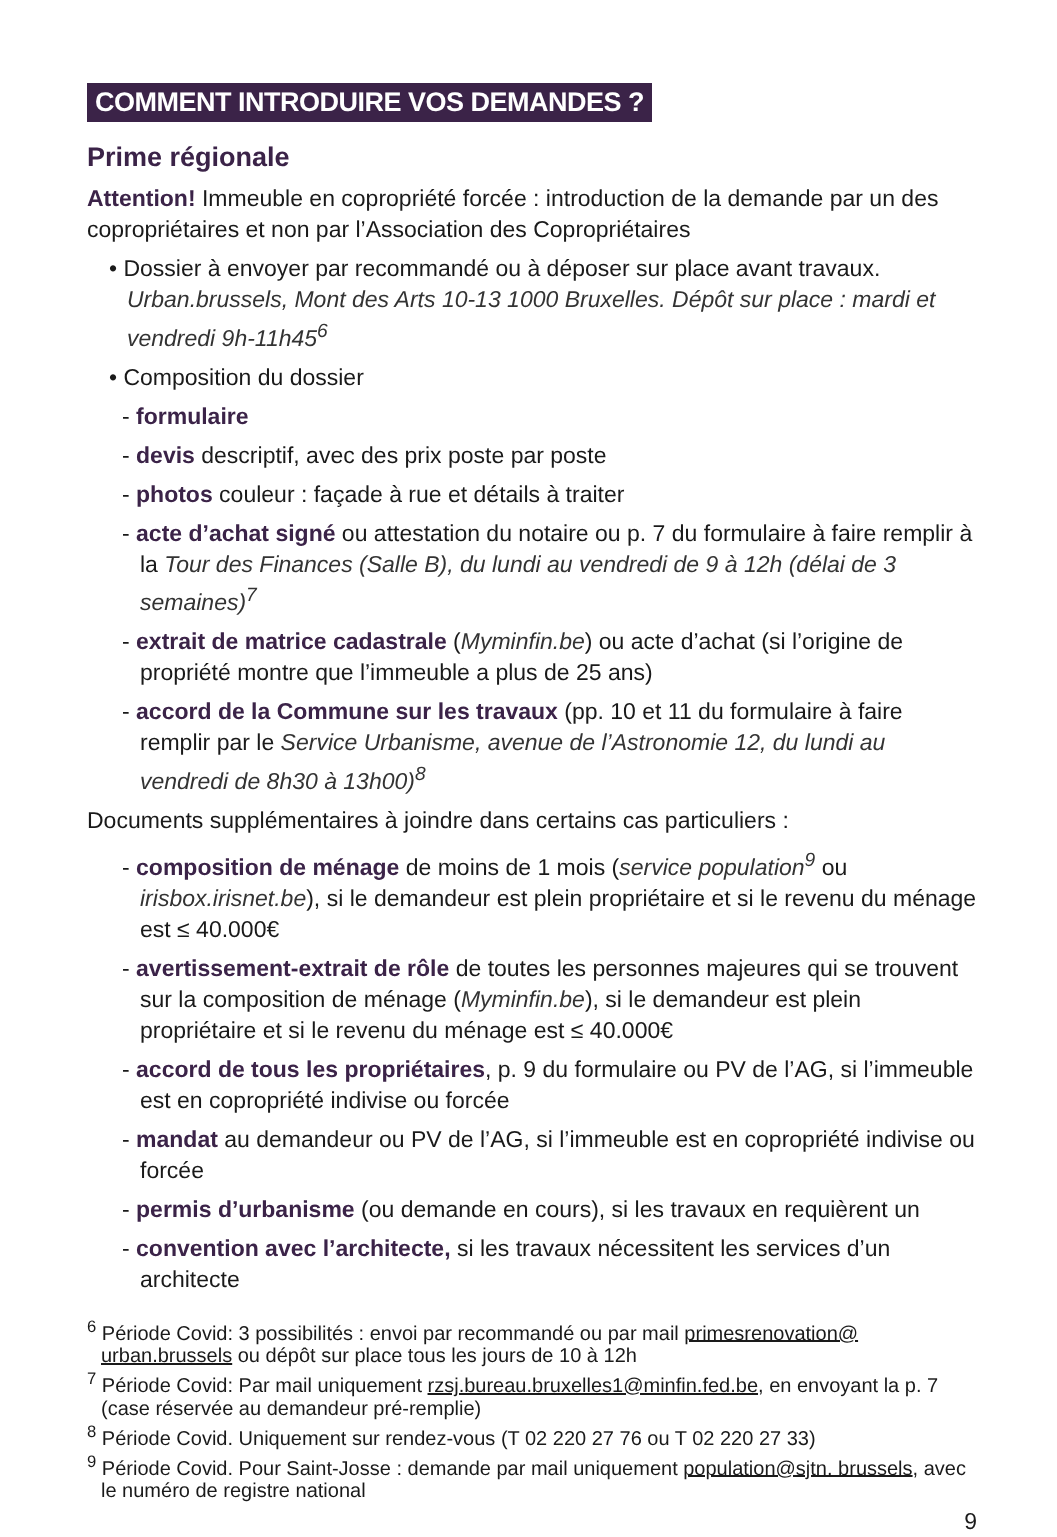COMMENT INTRODUIRE VOS DEMANDES ?
Prime régionale
Attention! Immeuble en copropriété forcée : introduction de la demande par un des copropriétaires et non par l’Association des Copropriétaires
• Dossier à envoyer par recommandé ou à déposer sur place avant travaux. Urban.brussels, Mont des Arts 10-13 1000 Bruxelles. Dépôt sur place : mardi et vendredi 9h-11h45<sup>6</sup>
• Composition du dossier
- formulaire
- devis descriptif, avec des prix poste par poste
- photos couleur : façade à rue et détails à traiter
- acte d’achat signé ou attestation du notaire ou p. 7 du formulaire à faire remplir à la Tour des Finances (Salle B), du lundi au vendredi de 9 à 12h (délai de 3 semaines)<sup>7</sup>
- extrait de matrice cadastrale (Myminfin.be) ou acte d’achat (si l’origine de propriété montre que l’immeuble a plus de 25 ans)
- accord de la Commune sur les travaux (pp. 10 et 11 du formulaire à faire remplir par le Service Urbanisme, avenue de l’Astronomie 12, du lundi au vendredi de 8h30 à 13h00)<sup>8</sup>
Documents supplémentaires à joindre dans certains cas particuliers :
- composition de ménage de moins de 1 mois (service population<sup>9</sup> ou irisbox.irisnet.be), si le demandeur est plein propriétaire et si le revenu du ménage est ≤ 40.000€
- avertissement-extrait de rôle de toutes les personnes majeures qui se trouvent sur la composition de ménage (Myminfin.be), si le demandeur est plein propriétaire et si le revenu du ménage est ≤ 40.000€
- accord de tous les propriétaires, p. 9 du formulaire ou PV de l’AG, si l’immeuble est en copropriété indivise ou forcée
- mandat au demandeur ou PV de l’AG, si l’immeuble est en copropriété indivise ou forcée
- permis d’urbanisme (ou demande en cours), si les travaux en requièrent un
- convention avec l’architecte, si les travaux nécessitent les services d’un architecte
<sup>6</sup> Période Covid: 3 possibilités : envoi par recommandé ou par mail primesrenovation@ urban.brussels ou dépôt sur place tous les jours de 10 à 12h
<sup>7</sup> Période Covid: Par mail uniquement rzsj.bureau.bruxelles1@minfin.fed.be, en envoyant la p. 7 (case réservée au demandeur pré-remplie)
<sup>8</sup> Période Covid. Uniquement sur rendez-vous (T 02 220 27 76 ou T 02 220 27 33)
<sup>9</sup> Période Covid. Pour Saint-Josse : demande par mail uniquement population@sjtn. brussels, avec le numéro de registre national
9